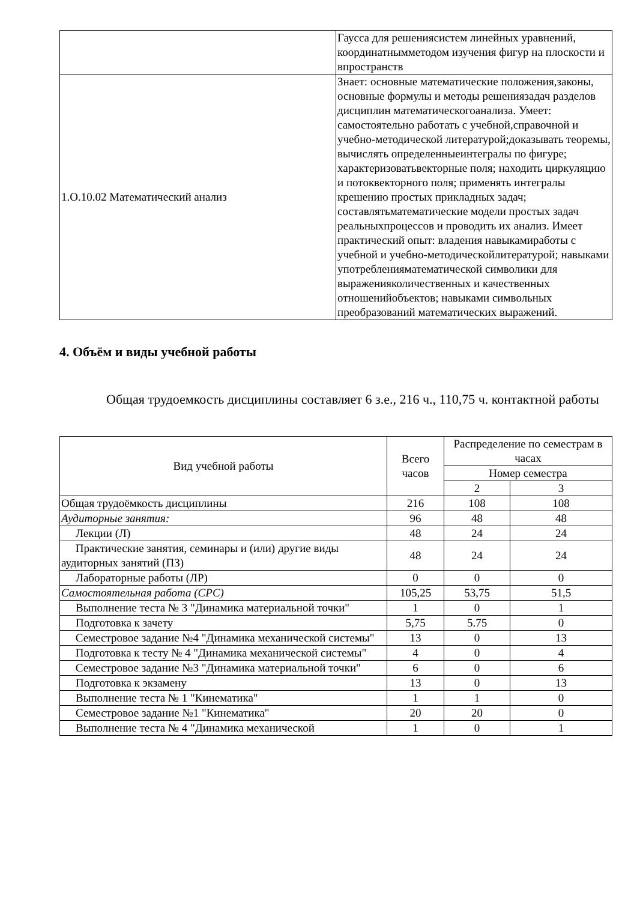| | Гаусса для решениясистем линейных уравнений, координатнымметодом изучения фигур на плоскости и впространств |
| 1.О.10.02 Математический анализ | Знает: основные математические положения,законы, основные формулы и методы решениязадач разделов дисциплин математическогоанализа. Умеет: самостоятельно работать с учебной,справочной и учебно-методической литературой;доказывать теоремы, вычислять определенныеинтегралы по фигуре; характеризоватьвекторные поля; находить циркуляцию и потоквекторного поля; применять интегралы крешению простых прикладных задач; составлятьматематические модели простых задач реальныхпроцессов и проводить их анализ. Имеет практический опыт: владения навыкамиработы с учебной и учебно-методическойлитературой; навыками употребленияматематической символики для выраженияколичественных и качественных отношенийобъектов; навыками символьных преобразований математических выражений. |
4. Объём и виды учебной работы
Общая трудоемкость дисциплины составляет 6 з.е., 216 ч., 110,75 ч. контактной работы
| Вид учебной работы | Всего часов | Распределение по семестрам в часах | |
| --- | --- | --- | --- |
| | | Номер семестра | |
| | | 2 | 3 |
| Общая трудоёмкость дисциплины | 216 | 108 | 108 |
| Аудиторные занятия: | 96 | 48 | 48 |
| Лекции (Л) | 48 | 24 | 24 |
| Практические занятия, семинары и (или) другие виды аудиторных занятий (ПЗ) | 48 | 24 | 24 |
| Лабораторные работы (ЛР) | 0 | 0 | 0 |
| Самостоятельная работа (СРС) | 105,25 | 53,75 | 51,5 |
| Выполнение теста № 3 "Динамика материальной точки" | 1 | 0 | 1 |
| Подготовка к зачету | 5,75 | 5.75 | 0 |
| Семестровое задание №4 "Динамика механической системы" | 13 | 0 | 13 |
| Подготовка к тесту № 4 "Динамика механической системы" | 4 | 0 | 4 |
| Семестровое задание №3 "Динамика материальной точки" | 6 | 0 | 6 |
| Подготовка к экзамену | 13 | 0 | 13 |
| Выполнение теста № 1 "Кинематика" | 1 | 1 | 0 |
| Семестровое задание №1 "Кинематика" | 20 | 20 | 0 |
| Выполнение теста № 4 "Динамика механической | 1 | 0 | 1 |